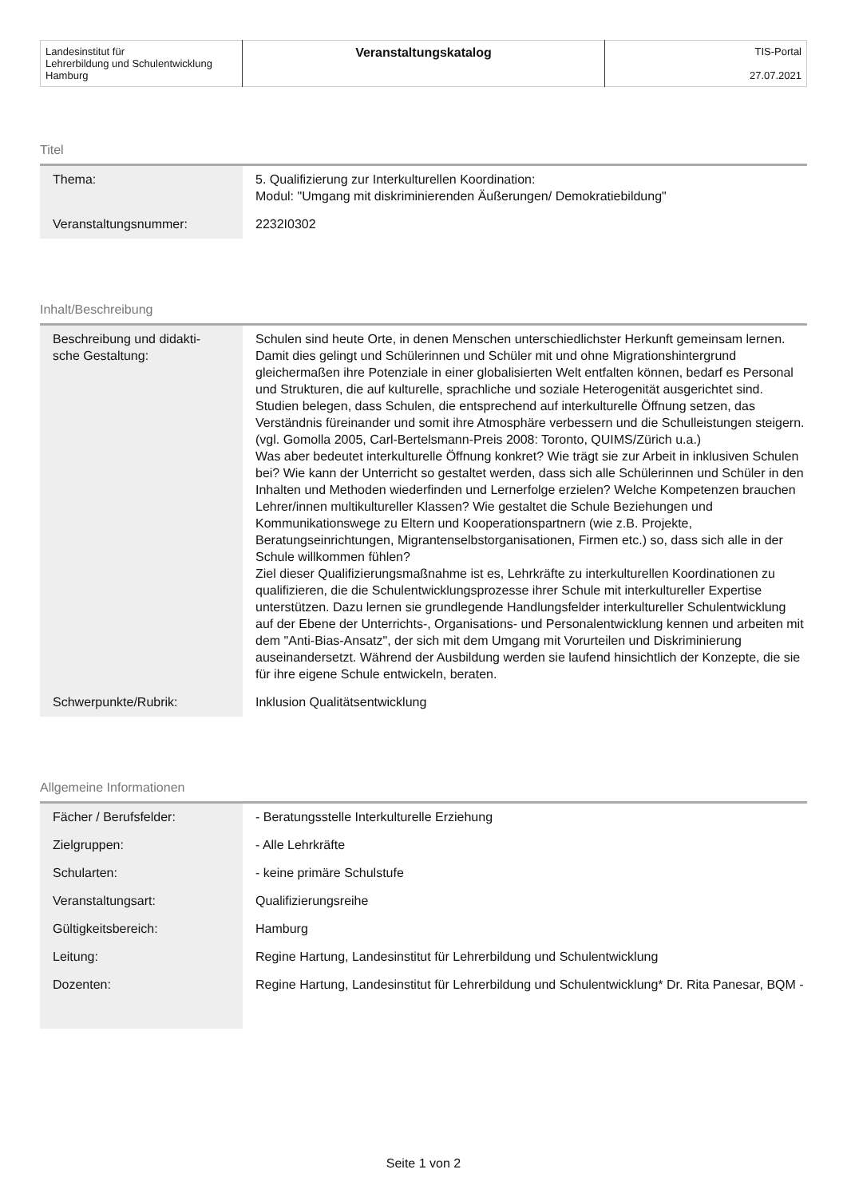| Landesinstitut für Lehrerbildung und Schulentwicklung Hamburg | Veranstaltungskatalog | TIS-Portal 27.07.2021 |
Titel
| Thema: | 5. Qualifizierung zur Interkulturellen Koordination: Modul: "Umgang mit diskriminierenden Äußerungen/ Demokratiebildung" |
| Veranstaltungsnummer: | 2232I0302 |
Inhalt/Beschreibung
| Beschreibung und didakti- sche Gestaltung: | Schulen sind heute Orte, in denen Menschen unterschiedlichster Herkunft gemeinsam lernen. Damit dies gelingt und Schülerinnen und Schüler mit und ohne Migrationshintergrund gleichermaßen ihre Potenziale in einer globalisierten Welt entfalten können, bedarf es Personal und Strukturen, die auf kulturelle, sprachliche und soziale Heterogenität ausgerichtet sind. Studien belegen, dass Schulen, die entsprechend auf interkulturelle Öffnung setzen, das Verständnis füreinander und somit ihre Atmosphäre verbessern und die Schulleistungen steigern. (vgl. Gomolla 2005, Carl-Bertelsmann-Preis 2008: Toronto, QUIMS/Zürich u.a.) Was aber bedeutet interkulturelle Öffnung konkret? Wie trägt sie zur Arbeit in inklusiven Schulen bei? Wie kann der Unterricht so gestaltet werden, dass sich alle Schülerinnen und Schüler in den Inhalten und Methoden wiederfinden und Lernerfolge erzielen? Welche Kompetenzen brauchen Lehrer/innen multikultureller Klassen? Wie gestaltet die Schule Beziehungen und Kommunikationswege zu Eltern und Kooperationspartnern (wie z.B. Projekte, Beratungseinrichtungen, Migrantenselbstorganisationen, Firmen etc.) so, dass sich alle in der Schule willkommen fühlen? Ziel dieser Qualifizierungsmaßnahme ist es, Lehrkräfte zu interkulturellen Koordinationen zu qualifizieren, die die Schulentwicklungsprozesse ihrer Schule mit interkultureller Expertise unterstützen. Dazu lernen sie grundlegende Handlungsfelder interkultureller Schulentwicklung auf der Ebene der Unterrichts-, Organisations- und Personalentwicklung kennen und arbeiten mit dem "Anti-Bias-Ansatz", der sich mit dem Umgang mit Vorurteilen und Diskriminierung auseinandersetzt. Während der Ausbildung werden sie laufend hinsichtlich der Konzepte, die sie für ihre eigene Schule entwickeln, beraten. |
| Schwerpunkte/Rubrik: | Inklusion Qualitätsentwicklung |
Allgemeine Informationen
| Fächer / Berufsfelder: | - Beratungsstelle Interkulturelle Erziehung |
| Zielgruppen: | - Alle Lehrkräfte |
| Schularten: | - keine primäre Schulstufe |
| Veranstaltungsart: | Qualifizierungsreihe |
| Gültigkeitsbereich: | Hamburg |
| Leitung: | Regine Hartung, Landesinstitut für Lehrerbildung und Schulentwicklung |
| Dozenten: | Regine Hartung, Landesinstitut für Lehrerbildung und Schulentwicklung* Dr. Rita Panesar, BQM - |
Seite 1 von 2